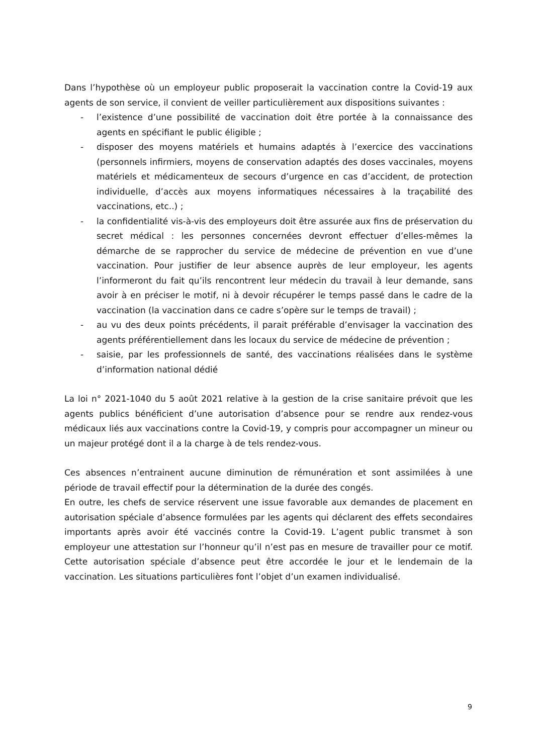Dans l’hypothèse où un employeur public proposerait la vaccination contre la Covid-19 aux agents de son service, il convient de veiller particulièrement aux dispositions suivantes :
- l’existence d’une possibilité de vaccination doit être portée à la connaissance des agents en spécifiant le public éligible ;
- disposer des moyens matériels et humains adaptés à l’exercice des vaccinations (personnels infirmiers, moyens de conservation adaptés des doses vaccinales, moyens matériels et médicamenteux de secours d’urgence en cas d’accident, de protection individuelle, d’accès aux moyens informatiques nécessaires à la traçabilité des vaccinations, etc..) ;
- la confidentialité vis-à-vis des employeurs doit être assurée aux fins de préservation du secret médical : les personnes concernées devront effectuer d’elles-mêmes la démarche de se rapprocher du service de médecine de prévention en vue d’une vaccination. Pour justifier de leur absence auprès de leur employeur, les agents l’informeront du fait qu’ils rencontrent leur médecin du travail à leur demande, sans avoir à en préciser le motif, ni à devoir récupérer le temps passé dans le cadre de la vaccination (la vaccination dans ce cadre s’opère sur le temps de travail) ;
- au vu des deux points précédents, il parait préférable d’envisager la vaccination des agents préférentiellement dans les locaux du service de médecine de prévention ;
- saisie, par les professionnels de santé, des vaccinations réalisées dans le système d’information national dédié
La loi n° 2021-1040 du 5 août 2021 relative à la gestion de la crise sanitaire prévoit que les agents publics bénéficient d’une autorisation d’absence pour se rendre aux rendez-vous médicaux liés aux vaccinations contre la Covid-19, y compris pour accompagner un mineur ou un majeur protégé dont il a la charge à de tels rendez-vous.
Ces absences n’entrainent aucune diminution de rémunération et sont assimilées à une période de travail effectif pour la détermination de la durée des congés.
En outre, les chefs de service réservent une issue favorable aux demandes de placement en autorisation spéciale d’absence formulées par les agents qui déclarent des effets secondaires importants après avoir été vaccinés contre la Covid-19. L’agent public transmet à son employeur une attestation sur l’honneur qu’il n’est pas en mesure de travailler pour ce motif. Cette autorisation spéciale d’absence peut être accordée le jour et le lendemain de la vaccination. Les situations particulières font l’objet d’un examen individualisé.
9